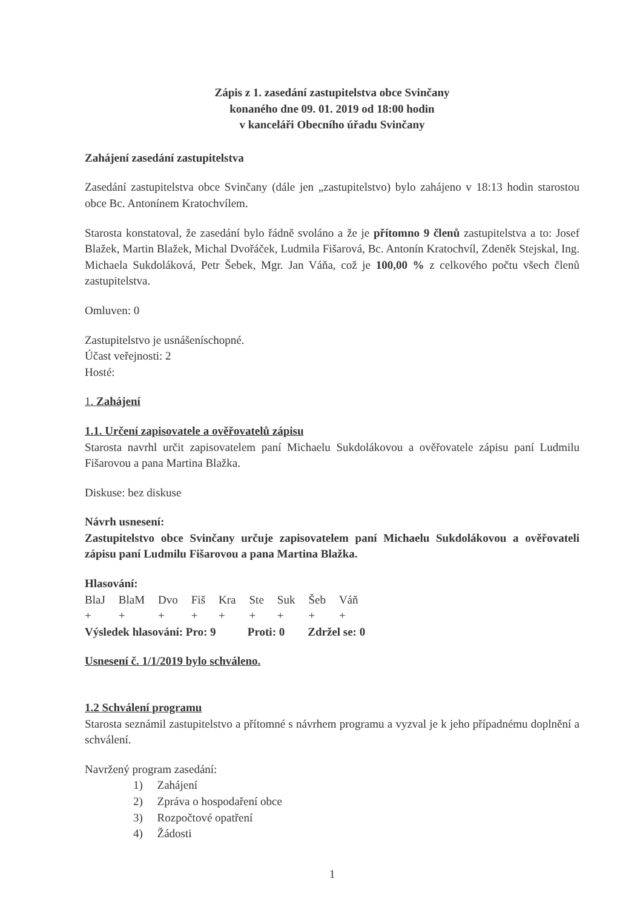Zápis z 1. zasedání zastupitelstva obce Svinčany
konaného dne 09. 01. 2019 od 18:00 hodin
v kanceláři Obecního úřadu Svinčany
Zahájení zasedání zastupitelstva
Zasedání zastupitelstva obce Svinčany (dále jen „zastupitelstvo) bylo zahájeno v 18:13 hodin starostou obce Bc. Antonínem Kratochvílem.
Starosta konstatoval, že zasedání bylo řádně svoláno a že je přítomno 9 členů zastupitelstva a to: Josef Blažek, Martin Blažek, Michal Dvořáček, Ludmila Fišarová, Bc. Antonín Kratochvíl, Zdeněk Stejskal, Ing. Michaela Sukdoláková, Petr Šebek, Mgr. Jan Váňa, což je 100,00 % z celkového počtu všech členů zastupitelstva.
Omluven: 0
Zastupitelstvo je usnášeníschopné.
Účast veřejnosti: 2
Hosté:
1. Zahájení
1.1. Určení zapisovatele a ověřovatelů zápisu
Starosta navrhl určit zapisovatelem paní Michaelu Sukdolákovou a ověřovatele zápisu paní Ludmilu Fišarovou a pana Martina Blažka.
Diskuse: bez diskuse
Návrh usnesení:
Zastupitelstvo obce Svinčany určuje zapisovatelem paní Michaelu Sukdolákovou a ověřovateli zápisu paní Ludmilu Fišarovou a pana Martina Blažka.
Hlasování:
| BlaJ | BlaM | Dvo | Fiš | Kra | Ste | Suk | Šeb | Váň |
| + | + | + | + | + | + | + | + | + |
Výsledek hlasování: Pro: 9 Proti: 0 Zdržel se: 0
Usnesení č. 1/1/2019 bylo schváleno.
1.2 Schválení programu
Starosta seznámil zastupitelstvo a přítomné s návrhem programu a vyzval je k jeho případnému doplnění a schválení.
Navržený program zasedání:
1) Zahájení
2) Zpráva o hospodaření obce
3) Rozpočtové opatření
4) Žádosti
1